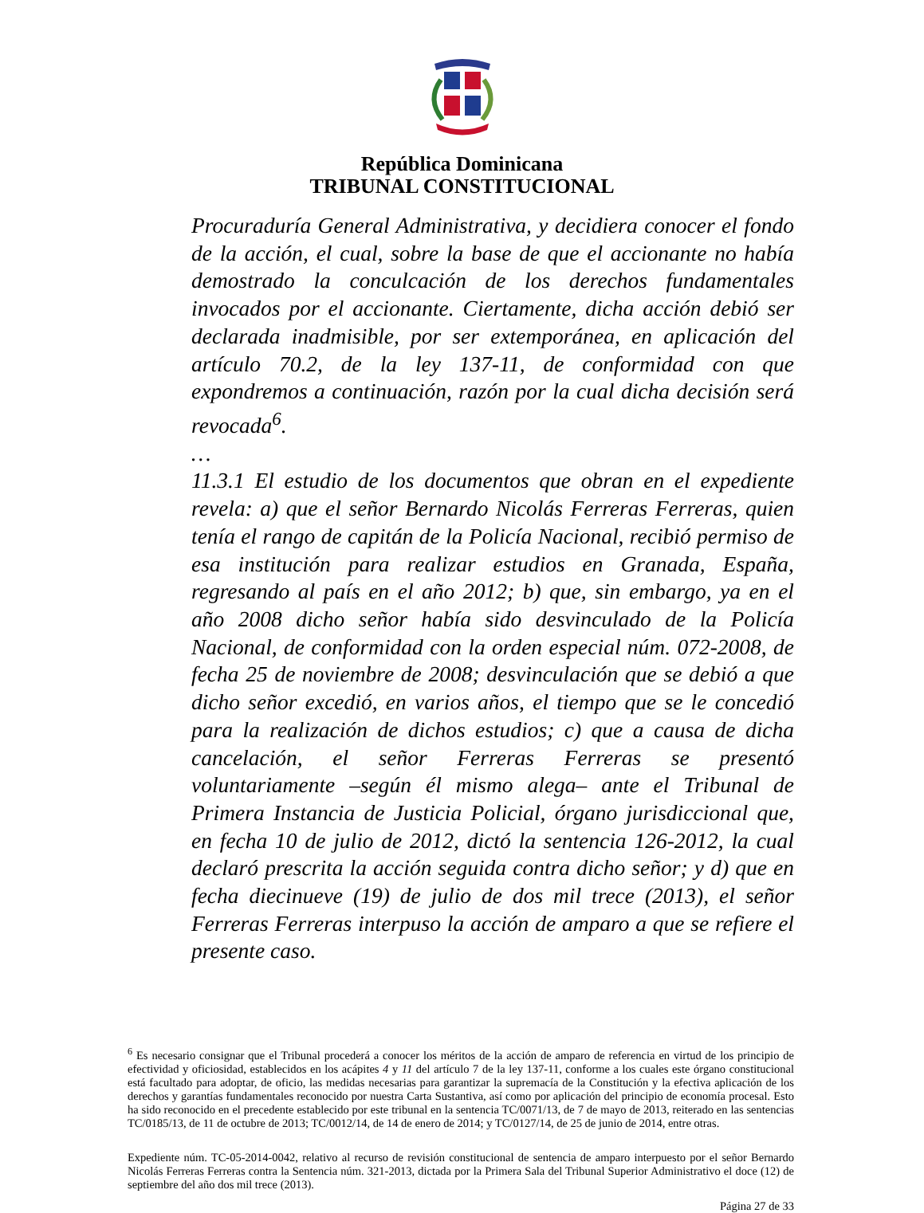República Dominicana
TRIBUNAL CONSTITUCIONAL
Procuraduría General Administrativa, y decidiera conocer el fondo de la acción, el cual, sobre la base de que el accionante no había demostrado la conculcación de los derechos fundamentales invocados por el accionante. Ciertamente, dicha acción debió ser declarada inadmisible, por ser extemporánea, en aplicación del artículo 70.2, de la ley 137-11, de conformidad con que expondremos a continuación, razón por la cual dicha decisión será revocada<sup>6</sup>.
…
11.3.1 El estudio de los documentos que obran en el expediente revela: a) que el señor Bernardo Nicolás Ferreras Ferreras, quien tenía el rango de capitán de la Policía Nacional, recibió permiso de esa institución para realizar estudios en Granada, España, regresando al país en el año 2012; b) que, sin embargo, ya en el año 2008 dicho señor había sido desvinculado de la Policía Nacional, de conformidad con la orden especial núm. 072-2008, de fecha 25 de noviembre de 2008; desvinculación que se debió a que dicho señor excedió, en varios años, el tiempo que se le concedió para la realización de dichos estudios; c) que a causa de dicha cancelación, el señor Ferreras Ferreras se presentó voluntariamente –según él mismo alega– ante el Tribunal de Primera Instancia de Justicia Policial, órgano jurisdiccional que, en fecha 10 de julio de 2012, dictó la sentencia 126-2012, la cual declaró prescrita la acción seguida contra dicho señor; y d) que en fecha diecinueve (19) de julio de dos mil trece (2013), el señor Ferreras Ferreras interpuso la acción de amparo a que se refiere el presente caso.
<sup>6</sup> Es necesario consignar que el Tribunal procederá a conocer los méritos de la acción de amparo de referencia en virtud de los principio de efectividad y oficiosidad, establecidos en los acápites 4 y 11 del artículo 7 de la ley 137-11, conforme a los cuales este órgano constitucional está facultado para adoptar, de oficio, las medidas necesarias para garantizar la supremacía de la Constitución y la efectiva aplicación de los derechos y garantías fundamentales reconocido por nuestra Carta Sustantiva, así como por aplicación del principio de economía procesal. Esto ha sido reconocido en el precedente establecido por este tribunal en la sentencia TC/0071/13, de 7 de mayo de 2013, reiterado en las sentencias TC/0185/13, de 11 de octubre de 2013; TC/0012/14, de 14 de enero de 2014; y TC/0127/14, de 25 de junio de 2014, entre otras.
Expediente núm. TC-05-2014-0042, relativo al recurso de revisión constitucional de sentencia de amparo interpuesto por el señor Bernardo Nicolás Ferreras Ferreras contra la Sentencia núm. 321-2013, dictada por la Primera Sala del Tribunal Superior Administrativo el doce (12) de septiembre del año dos mil trece (2013).
Página 27 de 33